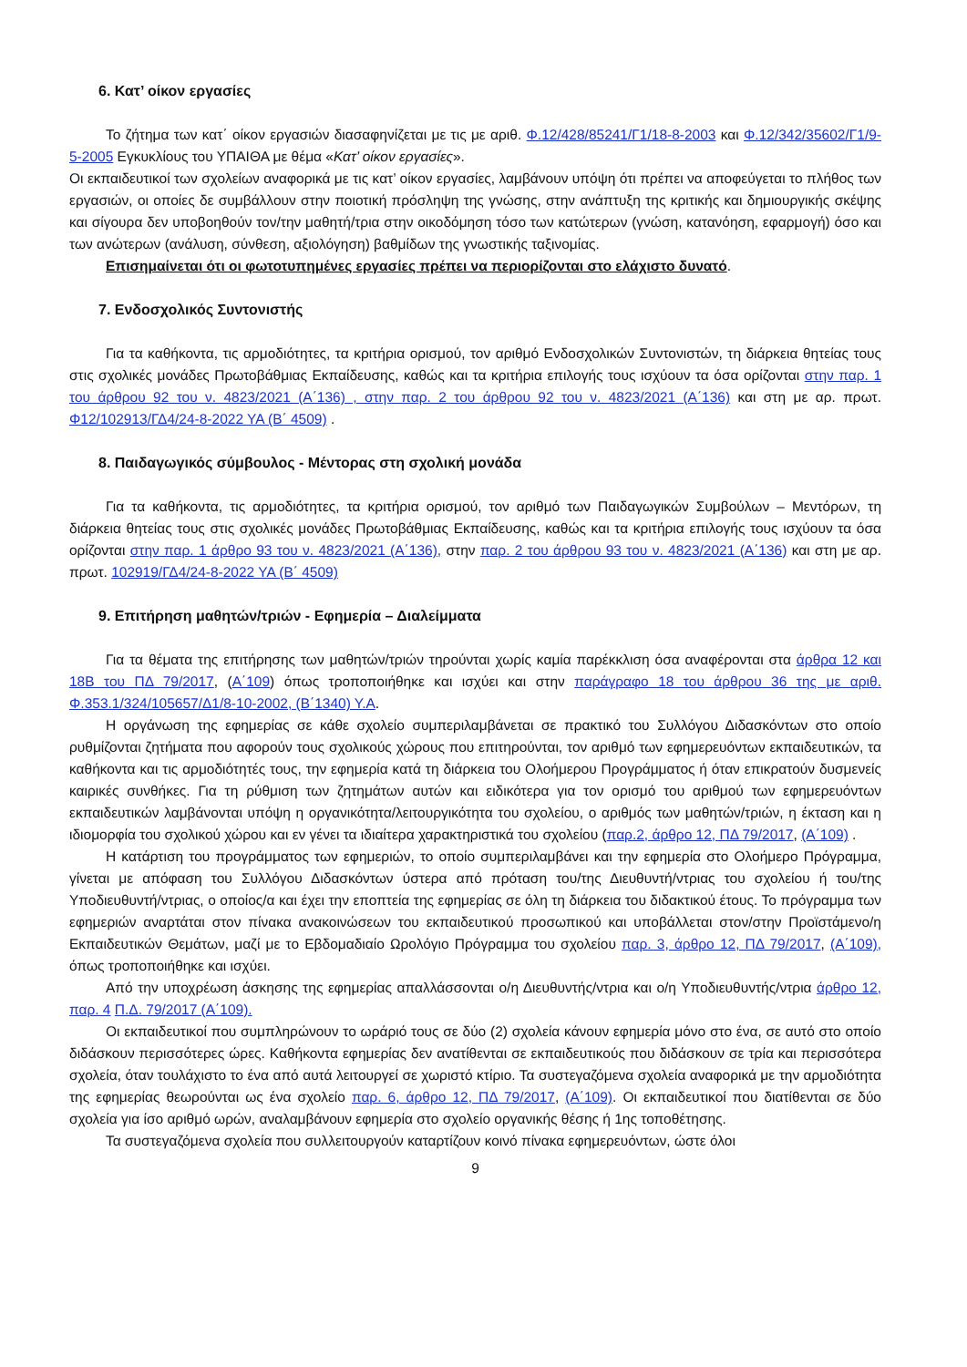6. Κατ’ οίκον εργασίες
Το ζήτημα των κατ΄ οίκον εργασιών διασαφηνίζεται με τις με αριθ. Φ.12/428/85241/Γ1/18-8-2003 και Φ.12/342/35602/Γ1/9-5-2005 Εγκυκλίους του ΥΠΑΙΘΑ με θέμα «Κατ’ οίκον εργασίες».
Οι εκπαιδευτικοί των σχολείων αναφορικά με τις κατ’ οίκον εργασίες, λαμβάνουν υπόψη ότι πρέπει να αποφεύγεται το πλήθος των εργασιών, οι οποίες δε συμβάλλουν στην ποιοτική πρόσληψη της γνώσης, στην ανάπτυξη της κριτικής και δημιουργικής σκέψης και σίγουρα δεν υποβοηθούν τον/την μαθητή/τρια στην οικοδόμηση τόσο των κατώτερων (γνώση, κατανόηση, εφαρμογή) όσο και των ανώτερων (ανάλυση, σύνθεση, αξιολόγηση) βαθμίδων της γνωστικής ταξινομίας.
Επισημαίνεται ότι οι φωτοτυπημένες εργασίες πρέπει να περιορίζονται στο ελάχιστο δυνατό.
7. Ενδοσχολικός Συντονιστής
Για τα καθήκοντα, τις αρμοδιότητες, τα κριτήρια ορισμού, τον αριθμό Ενδοσχολικών Συντονιστών, τη διάρκεια θητείας τους στις σχολικές μονάδες Πρωτοβάθμιας Εκπαίδευσης, καθώς και τα κριτήρια επιλογής τους ισχύουν τα όσα ορίζονται στην παρ. 1 του άρθρου 92 του ν. 4823/2021 (Α΄136) , στην παρ. 2 του άρθρου 92 του ν. 4823/2021 (Α΄136) και στη με αρ. πρωτ. Φ12/102913/ΓΔ4/24-8-2022 ΥΑ (Β΄ 4509) .
8. Παιδαγωγικός σύμβουλος - Μέντορας στη σχολική μονάδα
Για τα καθήκοντα, τις αρμοδιότητες, τα κριτήρια ορισμού, τον αριθμό των Παιδαγωγικών Συμβούλων – Μεντόρων, τη διάρκεια θητείας τους στις σχολικές μονάδες Πρωτοβάθμιας Εκπαίδευσης, καθώς και τα κριτήρια επιλογής τους ισχύουν τα όσα ορίζονται στην παρ. 1 άρθρο 93 του ν. 4823/2021 (Α΄136), στην παρ. 2 του άρθρου 93 του ν. 4823/2021 (Α΄136) και στη με αρ. πρωτ. 102919/ΓΔ4/24-8-2022 ΥΑ (Β΄ 4509)
9. Επιτήρηση μαθητών/τριών - Εφημερία – Διαλείμματα
Για τα θέματα της επιτήρησης των μαθητών/τριών τηρούνται χωρίς καμία παρέκκλιση όσα αναφέρονται στα άρθρα 12 και 18Β του ΠΔ 79/2017, (Α΄109) όπως τροποποιήθηκε και ισχύει και στην παράγραφο 18 του άρθρου 36 της με αριθ. Φ.353.1/324/105657/Δ1/8-10-2002, (Β΄1340) Υ.Α.
Η οργάνωση της εφημερίας σε κάθε σχολείο συμπεριλαμβάνεται σε πρακτικό του Συλλόγου Διδασκόντων στο οποίο ρυθμίζονται ζητήματα που αφορούν τους σχολικούς χώρους που επιτηρούνται, τον αριθμό των εφημερευόντων εκπαιδευτικών, τα καθήκοντα και τις αρμοδιότητές τους, την εφημερία κατά τη διάρκεια του Ολοήμερου Προγράμματος ή όταν επικρατούν δυσμενείς καιρικές συνθήκες. Για τη ρύθμιση των ζητημάτων αυτών και ειδικότερα για τον ορισμό του αριθμού των εφημερευόντων εκπαιδευτικών λαμβάνονται υπόψη η οργανικότητα/λειτουργικότητα του σχολείου, ο αριθμός των μαθητών/τριών, η έκταση και η ιδιομορφία του σχολικού χώρου και εν γένει τα ιδιαίτερα χαρακτηριστικά του σχολείου (παρ.2, άρθρο 12, ΠΔ 79/2017, (Α΄109) .
Η κατάρτιση του προγράμματος των εφημεριών, το οποίο συμπεριλαμβάνει και την εφημερία στο Ολοήμερο Πρόγραμμα, γίνεται με απόφαση του Συλλόγου Διδασκόντων ύστερα από πρόταση του/της Διευθυντή/ντριας του σχολείου ή του/της Υποδιευθυντή/ντριας, ο οποίος/α και έχει την εποπτεία της εφημερίας σε όλη τη διάρκεια του διδακτικού έτους. Το πρόγραμμα των εφημεριών αναρτάται στον πίνακα ανακοινώσεων του εκπαιδευτικού προσωπικού και υποβάλλεται στον/στην Προϊστάμενο/η Εκπαιδευτικών Θεμάτων, μαζί με το Εβδομαδιαίο Ωρολόγιο Πρόγραμμα του σχολείου παρ. 3, άρθρο 12, ΠΔ 79/2017, (Α΄109), όπως τροποποιήθηκε και ισχύει.
Από την υποχρέωση άσκησης της εφημερίας απαλλάσσονται ο/η Διευθυντής/ντρια και ο/η Υποδιευθυντής/ντρια άρθρο 12, παρ. 4 Π.Δ. 79/2017 (Α΄109).
Οι εκπαιδευτικοί που συμπληρώνουν το ωράριό τους σε δύο (2) σχολεία κάνουν εφημερία μόνο στο ένα, σε αυτό στο οποίο διδάσκουν περισσότερες ώρες. Καθήκοντα εφημερίας δεν ανατίθενται σε εκπαιδευτικούς που διδάσκουν σε τρία και περισσότερα σχολεία, όταν τουλάχιστο το ένα από αυτά λειτουργεί σε χωριστό κτίριο. Τα συστεγαζόμενα σχολεία αναφορικά με την αρμοδιότητα της εφημερίας θεωρούνται ως ένα σχολείο παρ. 6, άρθρο 12, ΠΔ 79/2017, (Α΄109). Οι εκπαιδευτικοί που διατίθενται σε δύο σχολεία για ίσο αριθμό ωρών, αναλαμβάνουν εφημερία στο σχολείο οργανικής θέσης ή 1ης τοποθέτησης.
Τα συστεγαζόμενα σχολεία που συλλειτουργούν καταρτίζουν κοινό πίνακα εφημερευόντων, ώστε όλοι
9